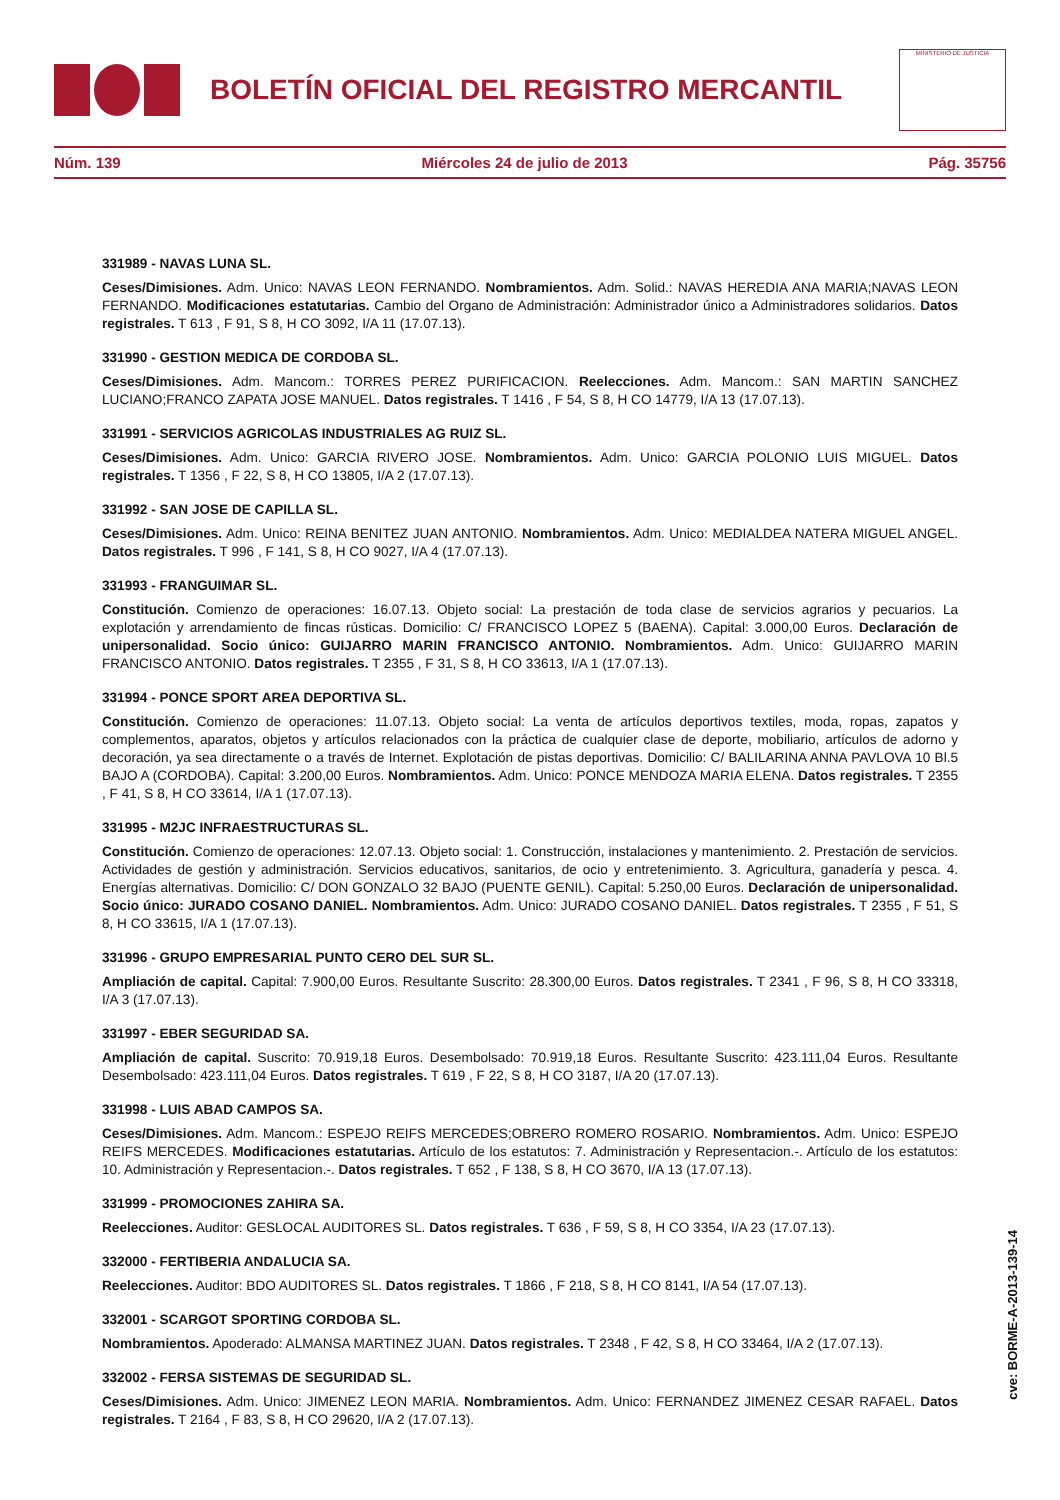BOLETÍN OFICIAL DEL REGISTRO MERCANTIL
MINISTERIO DE JUSTICIA
Núm. 139 Miércoles 24 de julio de 2013 Pág. 35756
331989 - NAVAS LUNA SL.
Ceses/Dimisiones. Adm. Unico: NAVAS LEON FERNANDO. Nombramientos. Adm. Solid.: NAVAS HEREDIA ANA MARIA;NAVAS LEON FERNANDO. Modificaciones estatutarias. Cambio del Organo de Administración: Administrador único a Administradores solidarios. Datos registrales. T 613 , F 91, S 8, H CO 3092, I/A 11 (17.07.13).
331990 - GESTION MEDICA DE CORDOBA SL.
Ceses/Dimisiones. Adm. Mancom.: TORRES PEREZ PURIFICACION. Reelecciones. Adm. Mancom.: SAN MARTIN SANCHEZ LUCIANO;FRANCO ZAPATA JOSE MANUEL. Datos registrales. T 1416 , F 54, S 8, H CO 14779, I/A 13 (17.07.13).
331991 - SERVICIOS AGRICOLAS INDUSTRIALES AG RUIZ SL.
Ceses/Dimisiones. Adm. Unico: GARCIA RIVERO JOSE. Nombramientos. Adm. Unico: GARCIA POLONIO LUIS MIGUEL. Datos registrales. T 1356 , F 22, S 8, H CO 13805, I/A 2 (17.07.13).
331992 - SAN JOSE DE CAPILLA SL.
Ceses/Dimisiones. Adm. Unico: REINA BENITEZ JUAN ANTONIO. Nombramientos. Adm. Unico: MEDIALDEA NATERA MIGUEL ANGEL. Datos registrales. T 996 , F 141, S 8, H CO 9027, I/A 4 (17.07.13).
331993 - FRANGUIMAR SL.
Constitución. Comienzo de operaciones: 16.07.13. Objeto social: La prestación de toda clase de servicios agrarios y pecuarios. La explotación y arrendamiento de fincas rústicas. Domicilio: C/ FRANCISCO LOPEZ 5 (BAENA). Capital: 3.000,00 Euros. Declaración de unipersonalidad. Socio único: GUIJARRO MARIN FRANCISCO ANTONIO. Nombramientos. Adm. Unico: GUIJARRO MARIN FRANCISCO ANTONIO. Datos registrales. T 2355 , F 31, S 8, H CO 33613, I/A 1 (17.07.13).
331994 - PONCE SPORT AREA DEPORTIVA SL.
Constitución. Comienzo de operaciones: 11.07.13. Objeto social: La venta de artículos deportivos textiles, moda, ropas, zapatos y complementos, aparatos, objetos y artículos relacionados con la práctica de cualquier clase de deporte, mobiliario, artículos de adorno y decoración, ya sea directamente o a través de Internet. Explotación de pistas deportivas. Domicilio: C/ BALILARINA ANNA PAVLOVA 10 Bl.5 BAJO A (CORDOBA). Capital: 3.200,00 Euros. Nombramientos. Adm. Unico: PONCE MENDOZA MARIA ELENA. Datos registrales. T 2355 , F 41, S 8, H CO 33614, I/A 1 (17.07.13).
331995 - M2JC INFRAESTRUCTURAS SL.
Constitución. Comienzo de operaciones: 12.07.13. Objeto social: 1. Construcción, instalaciones y mantenimiento. 2. Prestación de servicios. Actividades de gestión y administración. Servicios educativos, sanitarios, de ocio y entretenimiento. 3. Agricultura, ganadería y pesca. 4. Energías alternativas. Domicilio: C/ DON GONZALO 32 BAJO (PUENTE GENIL). Capital: 5.250,00 Euros. Declaración de unipersonalidad. Socio único: JURADO COSANO DANIEL. Nombramientos. Adm. Unico: JURADO COSANO DANIEL. Datos registrales. T 2355 , F 51, S 8, H CO 33615, I/A 1 (17.07.13).
331996 - GRUPO EMPRESARIAL PUNTO CERO DEL SUR SL.
Ampliación de capital. Capital: 7.900,00 Euros. Resultante Suscrito: 28.300,00 Euros. Datos registrales. T 2341 , F 96, S 8, H CO 33318, I/A 3 (17.07.13).
331997 - EBER SEGURIDAD SA.
Ampliación de capital. Suscrito: 70.919,18 Euros. Desembolsado: 70.919,18 Euros. Resultante Suscrito: 423.111,04 Euros. Resultante Desembolsado: 423.111,04 Euros. Datos registrales. T 619 , F 22, S 8, H CO 3187, I/A 20 (17.07.13).
331998 - LUIS ABAD CAMPOS SA.
Ceses/Dimisiones. Adm. Mancom.: ESPEJO REIFS MERCEDES;OBRERO ROMERO ROSARIO. Nombramientos. Adm. Unico: ESPEJO REIFS MERCEDES. Modificaciones estatutarias. Artículo de los estatutos: 7. Administración y Representacion.-. Artículo de los estatutos: 10. Administración y Representacion.-. Datos registrales. T 652 , F 138, S 8, H CO 3670, I/A 13 (17.07.13).
331999 - PROMOCIONES ZAHIRA SA.
Reelecciones. Auditor: GESLOCAL AUDITORES SL. Datos registrales. T 636 , F 59, S 8, H CO 3354, I/A 23 (17.07.13).
332000 - FERTIBERIA ANDALUCIA SA.
Reelecciones. Auditor: BDO AUDITORES SL. Datos registrales. T 1866 , F 218, S 8, H CO 8141, I/A 54 (17.07.13).
332001 - SCARGOT SPORTING CORDOBA SL.
Nombramientos. Apoderado: ALMANSA MARTINEZ JUAN. Datos registrales. T 2348 , F 42, S 8, H CO 33464, I/A 2 (17.07.13).
332002 - FERSA SISTEMAS DE SEGURIDAD SL.
Ceses/Dimisiones. Adm. Unico: JIMENEZ LEON MARIA. Nombramientos. Adm. Unico: FERNANDEZ JIMENEZ CESAR RAFAEL. Datos registrales. T 2164 , F 83, S 8, H CO 29620, I/A 2 (17.07.13).
cve: BORME-A-2013-139-14